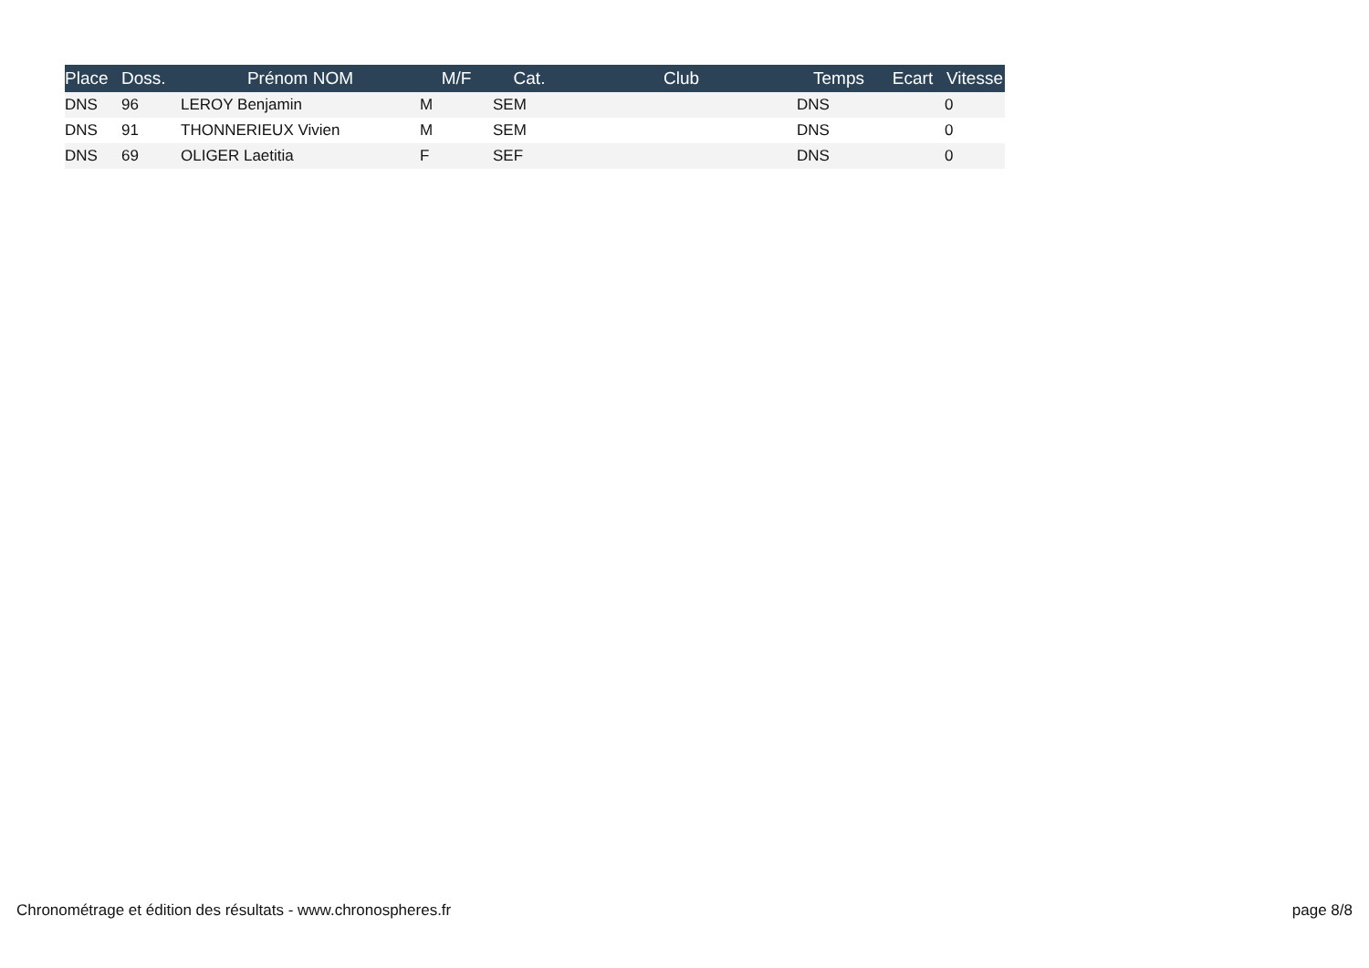| Place | Doss. | Prénom NOM | M/F | Cat. | Club | Temps | Ecart | Vitesse |
| --- | --- | --- | --- | --- | --- | --- | --- | --- |
| DNS | 96 | LEROY Benjamin | M | SEM | | DNS | | 0 |
| DNS | 91 | THONNERIEUX Vivien | M | SEM | | DNS | | 0 |
| DNS | 69 | OLIGER Laetitia | F | SEF | | DNS | | 0 |
Chronométrage et édition des résultats - www.chronospheres.fr
page 8/8